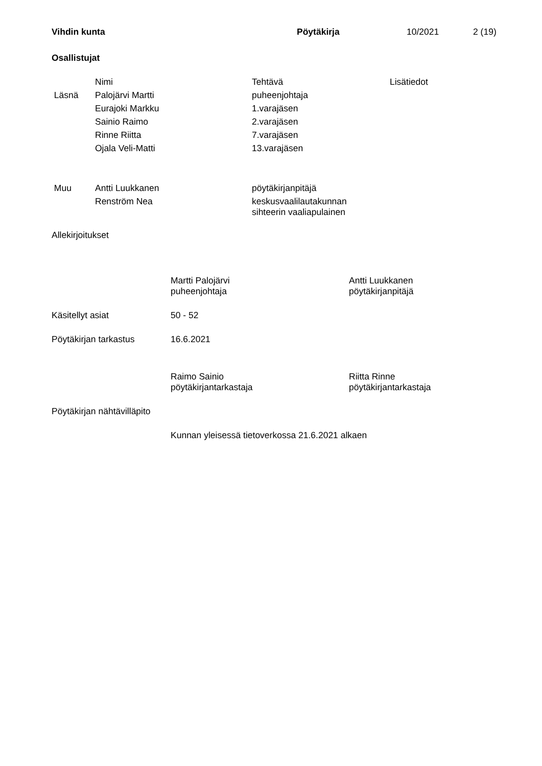Vihdin kunta Pöytäkirja 10/2021 2 (19)
Osallistujat
| | Nimi | Tehtävä | Lisätiedot |
| Läsnä | Palojärvi Martti | puheenjohtaja | |
| | Eurajoki Markku | 1.varajäsen | |
| | Sainio Raimo | 2.varajäsen | |
| | Rinne Riitta | 7.varajäsen | |
| | Ojala Veli-Matti | 13.varajäsen | |
| Muu | Antti Luukkanen | pöytäkirjanpitäjä | |
| | Renström Nea | keskusvaalilautakunnan sihteerin vaaliapulainen | |
Allekirjoitukset
Martti Palojärvi
puheenjohtaja
Antti Luukkanen
pöytäkirjanpitäjä
Käsitellyt asiat 50 - 52
Pöytäkirjan tarkastus 16.6.2021
Raimo Sainio
pöytäkirjantarkastaja
Riitta Rinne
pöytäkirjantarkastaja
Pöytäkirjan nähtävilläpito
Kunnan yleisessä tietoverkossa 21.6.2021 alkaen